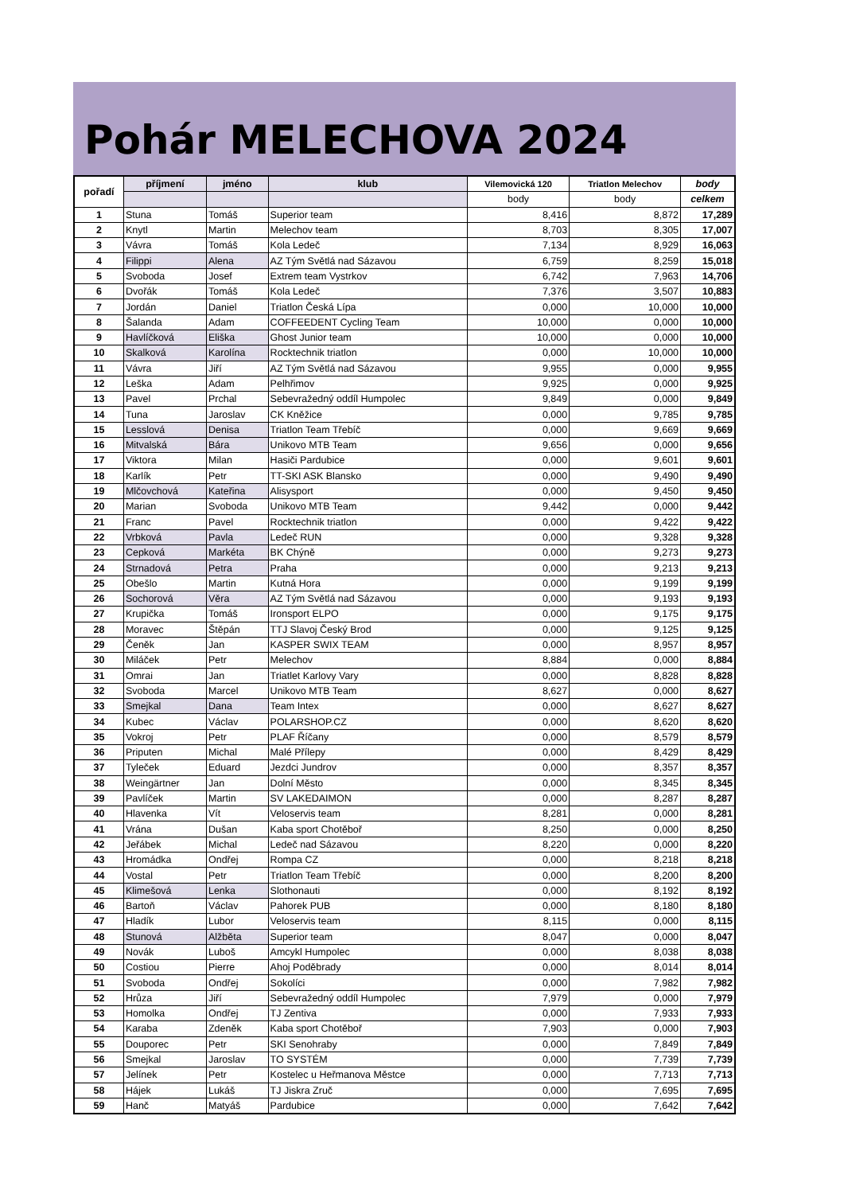Pohár MELECHOVA 2024
| pořadí | příjmení | jméno | klub | Vilemovická 120 | Triatlon Melechov | body |
| --- | --- | --- | --- | --- | --- | --- |
| | | | | body | body | celkem |
| 1 | Stuna | Tomáš | Superior team | 8,416 | 8,872 | 17,289 |
| 2 | Knytl | Martin | Melechov team | 8,703 | 8,305 | 17,007 |
| 3 | Vávra | Tomáš | Kola Ledeč | 7,134 | 8,929 | 16,063 |
| 4 | Filippi | Alena | AZ Tým Světlá nad Sázavou | 6,759 | 8,259 | 15,018 |
| 5 | Svoboda | Josef | Extrem team Vystrkov | 6,742 | 7,963 | 14,706 |
| 6 | Dvořák | Tomáš | Kola Ledeč | 7,376 | 3,507 | 10,883 |
| 7 | Jordán | Daniel | Triatlon Česká Lípa | 0,000 | 10,000 | 10,000 |
| 8 | Šalanda | Adam | COFFEEDENT Cycling Team | 10,000 | 0,000 | 10,000 |
| 9 | Havlíčková | Eliška | Ghost Junior team | 10,000 | 0,000 | 10,000 |
| 10 | Skalková | Karolína | Rocktechnik triatlon | 0,000 | 10,000 | 10,000 |
| 11 | Vávra | Jiří | AZ Tým Světlá nad Sázavou | 9,955 | 0,000 | 9,955 |
| 12 | Leška | Adam | Pelhřimov | 9,925 | 0,000 | 9,925 |
| 13 | Pavel | Prchal | Sebevražedný oddíl Humpolec | 9,849 | 0,000 | 9,849 |
| 14 | Tuna | Jaroslav | CK Kněžice | 0,000 | 9,785 | 9,785 |
| 15 | Lesslová | Denisa | Triatlon Team Třebíč | 0,000 | 9,669 | 9,669 |
| 16 | Mitvalská | Bára | Unikovo MTB Team | 9,656 | 0,000 | 9,656 |
| 17 | Viktora | Milan | Hasiči Pardubice | 0,000 | 9,601 | 9,601 |
| 18 | Karlík | Petr | TT-SKI ASK Blansko | 0,000 | 9,490 | 9,490 |
| 19 | Mlčovchová | Kateřina | Alisysport | 0,000 | 9,450 | 9,450 |
| 20 | Marian | Svoboda | Unikovo MTB Team | 9,442 | 0,000 | 9,442 |
| 21 | Franc | Pavel | Rocktechnik triatlon | 0,000 | 9,422 | 9,422 |
| 22 | Vrbková | Pavla | Ledeč RUN | 0,000 | 9,328 | 9,328 |
| 23 | Cepková | Markéta | BK Chýně | 0,000 | 9,273 | 9,273 |
| 24 | Strnadová | Petra | Praha | 0,000 | 9,213 | 9,213 |
| 25 | Obešlo | Martin | Kutná Hora | 0,000 | 9,199 | 9,199 |
| 26 | Sochorová | Věra | AZ Tým Světlá nad Sázavou | 0,000 | 9,193 | 9,193 |
| 27 | Krupička | Tomáš | Ironsport ELPO | 0,000 | 9,175 | 9,175 |
| 28 | Moravec | Štěpán | TTJ Slavoj Český Brod | 0,000 | 9,125 | 9,125 |
| 29 | Čeněk | Jan | KASPER SWIX TEAM | 0,000 | 8,957 | 8,957 |
| 30 | Miláček | Petr | Melechov | 8,884 | 0,000 | 8,884 |
| 31 | Omrai | Jan | Triatlet Karlovy Vary | 0,000 | 8,828 | 8,828 |
| 32 | Svoboda | Marcel | Unikovo MTB Team | 8,627 | 0,000 | 8,627 |
| 33 | Smejkal | Dana | Team Intex | 0,000 | 8,627 | 8,627 |
| 34 | Kubec | Václav | POLARSHOP.CZ | 0,000 | 8,620 | 8,620 |
| 35 | Vokroj | Petr | PLAF Říčany | 0,000 | 8,579 | 8,579 |
| 36 | Priputen | Michal | Malé Přílepy | 0,000 | 8,429 | 8,429 |
| 37 | Tyleček | Eduard | Jezdci Jundrov | 0,000 | 8,357 | 8,357 |
| 38 | Weingärtner | Jan | Dolní Město | 0,000 | 8,345 | 8,345 |
| 39 | Pavlíček | Martin | SV LAKEDAIMON | 0,000 | 8,287 | 8,287 |
| 40 | Hlavenka | Vít | Veloservis team | 8,281 | 0,000 | 8,281 |
| 41 | Vrána | Dušan | Kaba sport Chotěboř | 8,250 | 0,000 | 8,250 |
| 42 | Jeřábek | Michal | Ledeč nad Sázavou | 8,220 | 0,000 | 8,220 |
| 43 | Hromádka | Ondřej | Rompa CZ | 0,000 | 8,218 | 8,218 |
| 44 | Vostal | Petr | Triatlon Team Třebíč | 0,000 | 8,200 | 8,200 |
| 45 | Klimešová | Lenka | Slothonauti | 0,000 | 8,192 | 8,192 |
| 46 | Bartoň | Václav | Pahorek PUB | 0,000 | 8,180 | 8,180 |
| 47 | Hladík | Lubor | Veloservis team | 8,115 | 0,000 | 8,115 |
| 48 | Stunová | Alžběta | Superior team | 8,047 | 0,000 | 8,047 |
| 49 | Novák | Luboš | Amcykl Humpolec | 0,000 | 8,038 | 8,038 |
| 50 | Costiou | Pierre | Ahoj Poděbrady | 0,000 | 8,014 | 8,014 |
| 51 | Svoboda | Ondřej | Sokolíci | 0,000 | 7,982 | 7,982 |
| 52 | Hrůza | Jiří | Sebevražedný oddíl Humpolec | 7,979 | 0,000 | 7,979 |
| 53 | Homolka | Ondřej | TJ Zentiva | 0,000 | 7,933 | 7,933 |
| 54 | Karaba | Zdeněk | Kaba sport Chotěboř | 7,903 | 0,000 | 7,903 |
| 55 | Douporec | Petr | SKI Senohraby | 0,000 | 7,849 | 7,849 |
| 56 | Smejkal | Jaroslav | TO SYSTÉM | 0,000 | 7,739 | 7,739 |
| 57 | Jelínek | Petr | Kostelec u Heřmanova Městce | 0,000 | 7,713 | 7,713 |
| 58 | Hájek | Lukáš | TJ Jiskra Zruč | 0,000 | 7,695 | 7,695 |
| 59 | Hanč | Matyáš | Pardubice | 0,000 | 7,642 | 7,642 |